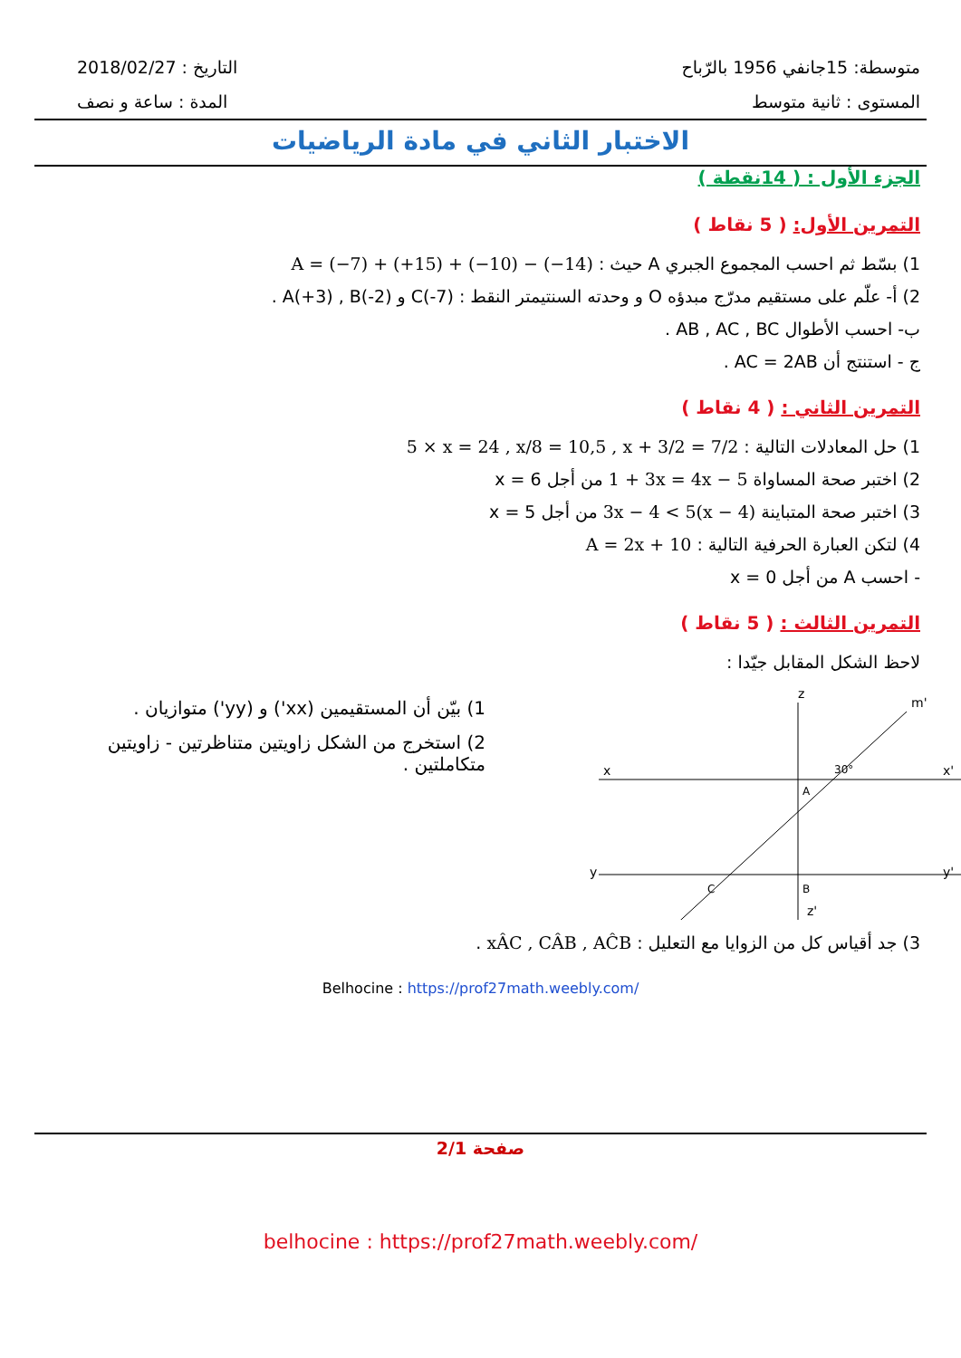2018/02/27 : التاريخ
المدة : ساعة و نصف
متوسطة: 15جانفي 1956 بالرّباح
المستوى : ثانية متوسط
الاختبار الثاني في مادة الرياضيات
الجزء الأول : ( 14نقطة )
التمرين الأول: ( 5 نقاط )
1) بسّط ثم احسب المجموع الجبري A حيث : A = (−7) + (+15) + (−10) − (−14)
2) أ- علّم على مستقيم مدرّج مبدؤه O و وحدته السنتيمتر النقط : A(+3) , B(-2) و C(-7) .
ب- احسب الأطوال AB , AC , BC .
ج - استنتج أن AC = 2AB .
التمرين الثاني : ( 4 نقاط )
1) حل المعادلات التالية : 5 × x = 24 , x/8 = 10,5 , x + 3/2 = 7/2
2) اختبر صحة المساواة 1 + 3x = 4x − 5 من أجل x = 6
3) اختبر صحة المتباينة 3x − 4 < 5(x − 4) من أجل x = 5
4) لتكن العبارة الحرفية التالية : A = 2x + 10
- احسب A من أجل x = 0
التمرين الثالث : ( 5 نقاط )
لاحظ الشكل المقابل جيّدا :
1) بيّن أن المستقيمين (xx') و (yy') متوازيان .
2) استخرج من الشكل زاويتين متناظرتين - زاويتين متكاملتين .
x
x'
y
y'
z
z'
A
B
C
30°
m'
3) جد أقياس كل من الزوايا مع التعليل : xÂC , CÂB , AĈB .
Belhocine : https://prof27math.weebly.com/
صفحة 2/1
belhocine : https://prof27math.weebly.com/